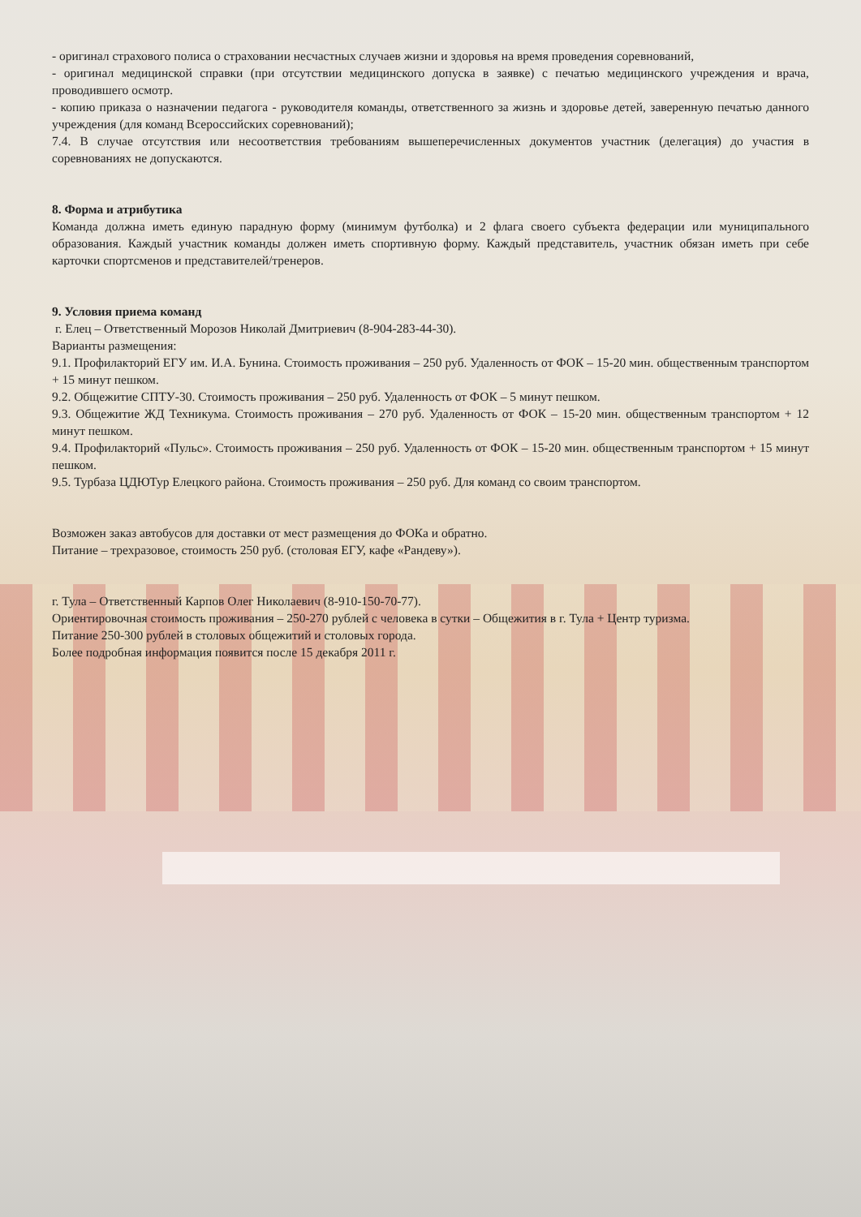- оригинал страхового полиса о страховании несчастных случаев жизни и здоровья на время проведения соревнований,
- оригинал медицинской справки (при отсутствии медицинского допуска в заявке) с печатью медицинского учреждения и врача, проводившего осмотр.
- копию приказа о назначении педагога - руководителя команды, ответственного за жизнь и здоровье детей, заверенную печатью данного учреждения (для команд Всероссийских соревнований);
7.4. В случае отсутствия или несоответствия требованиям вышеперечисленных документов участник (делегация) до участия в соревнованиях не допускаются.
8. Форма и атрибутика
Команда должна иметь единую парадную форму (минимум футболка) и 2 флага своего субъекта федерации или муниципального образования. Каждый участник команды должен иметь спортивную форму. Каждый представитель, участник обязан иметь при себе карточки спортсменов и представителей/тренеров.
9. Условия приема команд
г. Елец – Ответственный Морозов Николай Дмитриевич (8-904-283-44-30).
Варианты размещения:
9.1. Профилакторий ЕГУ им. И.А. Бунина. Стоимость проживания – 250 руб. Удаленность от ФОК – 15-20 мин. общественным транспортом + 15 минут пешком.
9.2. Общежитие СПТУ-30. Стоимость проживания – 250 руб. Удаленность от ФОК – 5 минут пешком.
9.3. Общежитие ЖД Техникума. Стоимость проживания – 270 руб. Удаленность от ФОК – 15-20 мин. общественным транспортом + 12 минут пешком.
9.4. Профилакторий «Пульс». Стоимость проживания – 250 руб. Удаленность от ФОК – 15-20 мин. общественным транспортом + 15 минут пешком.
9.5. Турбаза ЦДЮТур Елецкого района. Стоимость проживания – 250 руб. Для команд со своим транспортом.
Возможен заказ автобусов для доставки от мест размещения до ФОКа и обратно.
Питание – трехразовое, стоимость 250 руб. (столовая ЕГУ, кафе «Рандеву»).
г. Тула – Ответственный Карпов Олег Николаевич (8-910-150-70-77).
Ориентировочная стоимость проживания – 250-270 рублей с человека в сутки – Общежития в г. Тула + Центр туризма.
Питание 250-300 рублей в столовых общежитий и столовых города.
Более подробная информация появится после 15 декабря 2011 г.